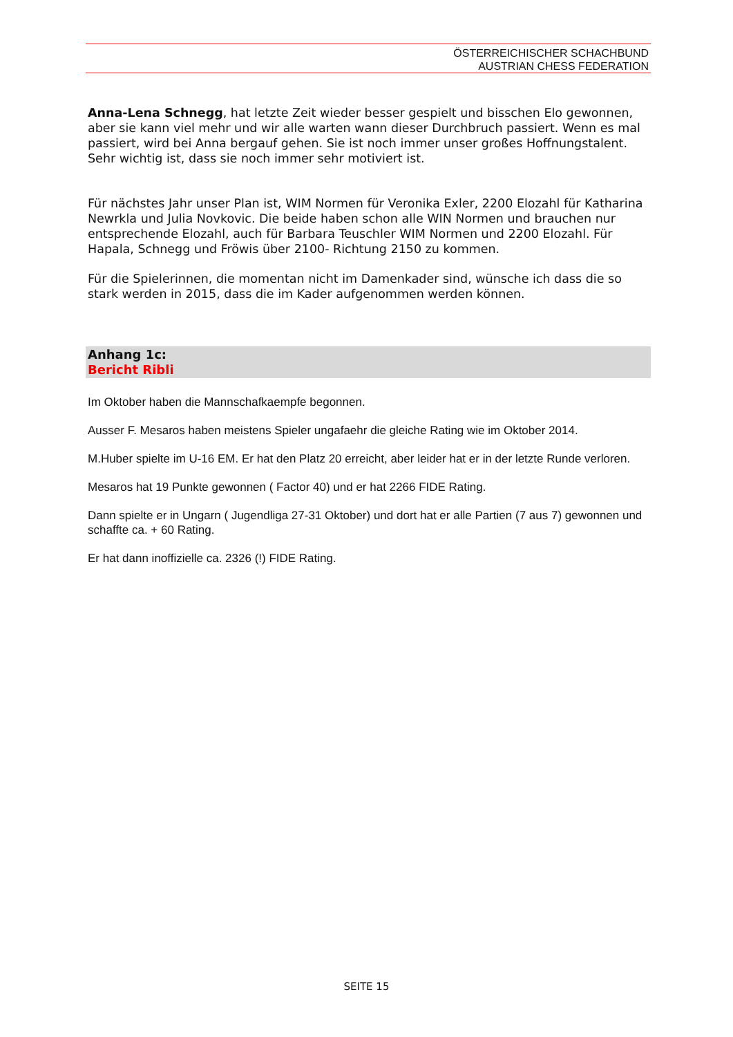ÖSTERREICHISCHER SCHACHBUND
AUSTRIAN CHESS FEDERATION
Anna-Lena Schnegg, hat letzte Zeit wieder besser gespielt und bisschen Elo gewonnen, aber sie kann viel mehr und wir alle warten wann dieser Durchbruch passiert. Wenn es mal passiert, wird bei Anna bergauf gehen. Sie ist noch immer unser großes Hoffnungstalent. Sehr wichtig ist, dass sie noch immer sehr motiviert ist.
Für nächstes Jahr unser Plan ist, WIM Normen für Veronika Exler, 2200 Elozahl für Katharina Newrkla und Julia Novkovic. Die beide haben schon alle WIN Normen und brauchen nur entsprechende Elozahl, auch für Barbara Teuschler WIM Normen und 2200 Elozahl. Für Hapala, Schnegg und Fröwis über 2100- Richtung 2150 zu kommen.
Für die Spielerinnen, die momentan nicht im Damenkader sind, wünsche ich dass die so stark werden in 2015, dass die im Kader aufgenommen werden können.
Anhang 1c:
Bericht Ribli
Im Oktober haben die Mannschafkaempfe begonnen.
Ausser F. Mesaros haben meistens Spieler ungafaehr die gleiche Rating wie im Oktober 2014.
M.Huber spielte im U-16 EM. Er hat den Platz 20 erreicht, aber leider hat er in der letzte Runde verloren.
Mesaros hat 19 Punkte gewonnen ( Factor 40) und er hat 2266 FIDE Rating.
Dann spielte er in Ungarn ( Jugendliga 27-31 Oktober) und dort hat er alle Partien (7 aus 7) gewonnen und schaffte ca. + 60 Rating.
Er hat dann inoffizielle ca. 2326 (!) FIDE Rating.
SEITE 15